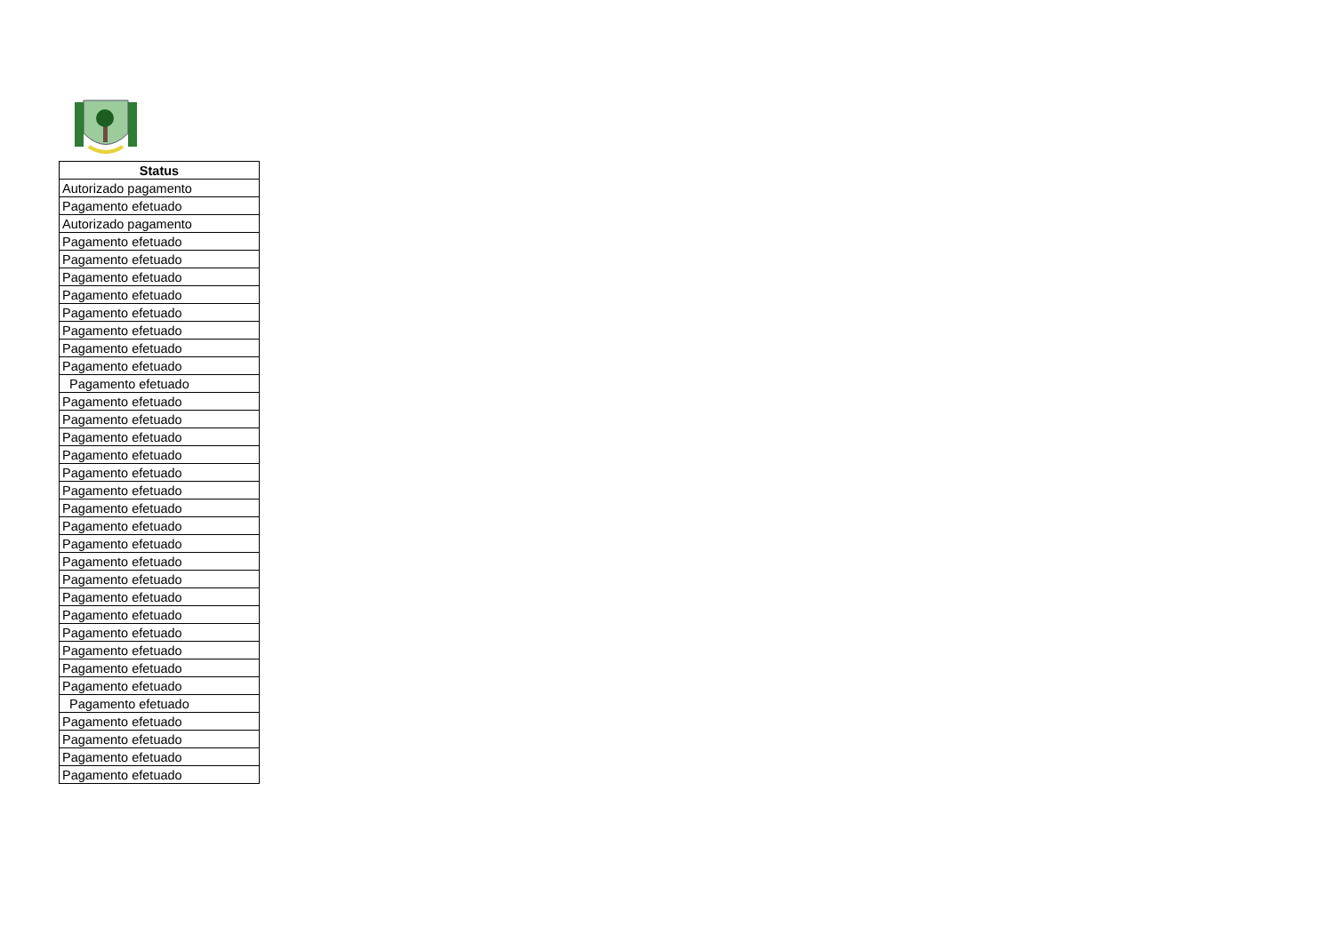| Status |
| --- |
| Autorizado pagamento |
| Pagamento efetuado |
| Autorizado pagamento |
| Pagamento efetuado |
| Pagamento efetuado |
| Pagamento efetuado |
| Pagamento efetuado |
| Pagamento efetuado |
| Pagamento efetuado |
| Pagamento efetuado |
| Pagamento efetuado |
| Pagamento efetuado |
| Pagamento efetuado |
| Pagamento efetuado |
| Pagamento efetuado |
| Pagamento efetuado |
| Pagamento efetuado |
| Pagamento efetuado |
| Pagamento efetuado |
| Pagamento efetuado |
| Pagamento efetuado |
| Pagamento efetuado |
| Pagamento efetuado |
| Pagamento efetuado |
| Pagamento efetuado |
| Pagamento efetuado |
| Pagamento efetuado |
| Pagamento efetuado |
| Pagamento efetuado |
| Pagamento efetuado |
| Pagamento efetuado |
| Pagamento efetuado |
| Pagamento efetuado |
| Pagamento efetuado |